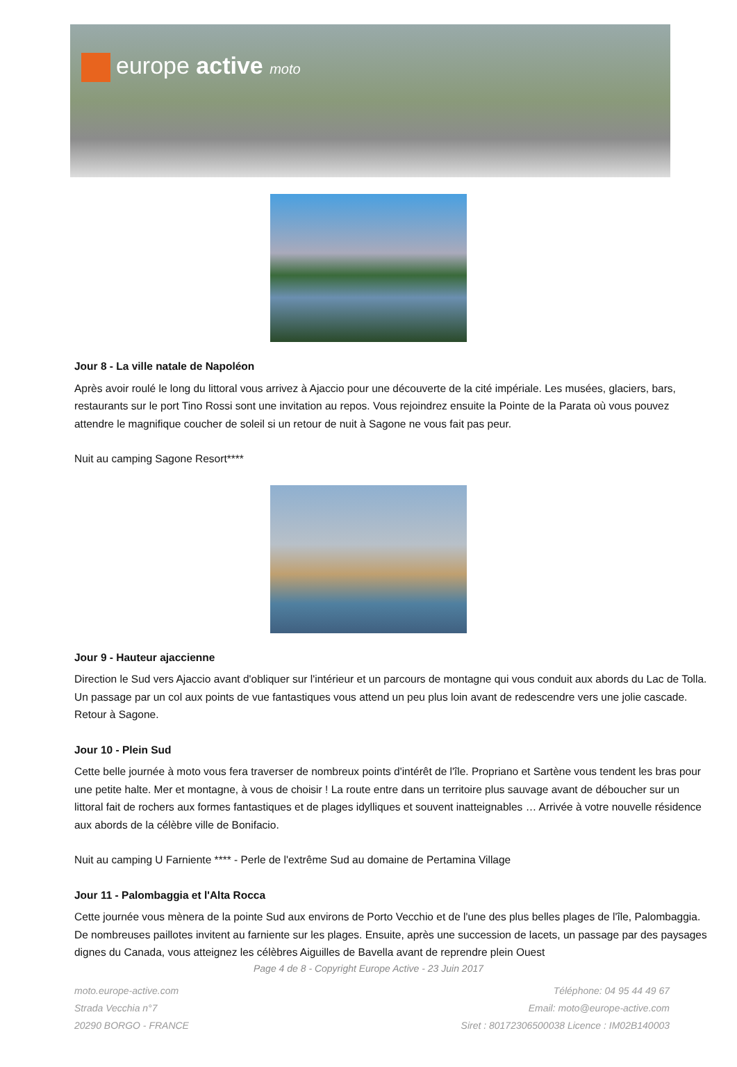europe active moto
Jour 8 - La ville natale de Napoléon
Après avoir roulé le long du littoral vous arrivez à Ajaccio pour une découverte de la cité impériale. Les musées, glaciers, bars, restaurants sur le port Tino Rossi sont une invitation au repos. Vous rejoindrez ensuite la Pointe de la Parata où vous pouvez attendre le magnifique coucher de soleil si un retour de nuit à Sagone ne vous fait pas peur.
Nuit au camping Sagone Resort****
Jour 9 - Hauteur ajaccienne
Direction le Sud vers Ajaccio avant d'obliquer sur l'intérieur et un parcours de montagne qui vous conduit aux abords du Lac de Tolla. Un passage par un col aux points de vue fantastiques vous attend un peu plus loin avant de redescendre vers une jolie cascade. Retour à Sagone.
Jour 10 - Plein Sud
Cette belle journée à moto vous fera traverser de nombreux points d'intérêt de l'île. Propriano et Sartène vous tendent les bras pour une petite halte. Mer et montagne, à vous de choisir ! La route entre dans un territoire plus sauvage avant de déboucher sur un littoral fait de rochers aux formes fantastiques et de plages idylliques et souvent inatteignables … Arrivée à votre nouvelle résidence aux abords de la célèbre ville de Bonifacio.
Nuit au camping U Farniente **** - Perle de l'extrême Sud au domaine de Pertamina Village
Jour 11 - Palombaggia et l'Alta Rocca
Cette journée vous mènera de la pointe Sud aux environs de Porto Vecchio et de l'une des plus belles plages de l'île, Palombaggia. De nombreuses paillotes invitent au farniente sur les plages. Ensuite, après une succession de lacets, un passage par des paysages dignes du Canada, vous atteignez les célèbres Aiguilles de Bavella avant de reprendre plein Ouest
Page 4 de 8 - Copyright Europe Active - 23 Juin 2017
moto.europe-active.com
Strada Vecchia n°7
20290 BORGO - FRANCE
Téléphone: 04 95 44 49 67
Email: moto@europe-active.com
Siret : 80172306500038 Licence : IM02B140003